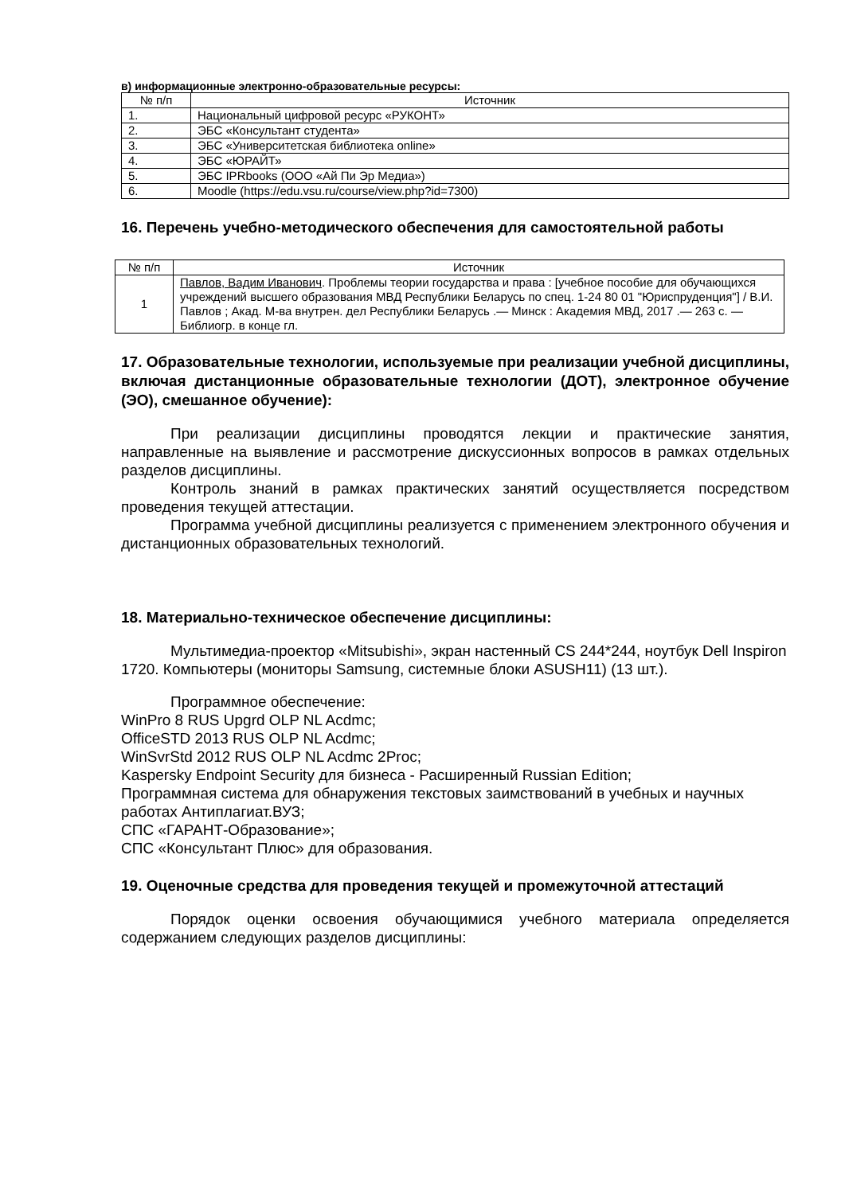в) информационные электронно-образовательные ресурсы:
| № п/п | Источник |
| --- | --- |
| 1. | Национальный цифровой ресурс «РУКОНТ» |
| 2. | ЭБС «Консультант студента» |
| 3. | ЭБС «Университетская библиотека online» |
| 4. | ЭБС «ЮРАЙТ» |
| 5. | ЭБС IPRbooks (ООО «Ай Пи Эр Медиа») |
| 6. | Moodle (https://edu.vsu.ru/course/view.php?id=7300) |
16. Перечень учебно-методического обеспечения для самостоятельной работы
| № п/п | Источник |
| --- | --- |
| 1 | Павлов, Вадим Иванович . Проблемы теории государства и права : [учебное пособие для обучающихся учреждений высшего образования МВД Республики Беларусь по спец. 1-24 80 01 "Юриспруденция"] / В.И. Павлов ; Акад. М-ва внутрен. дел Республики Беларусь .— Минск : Академия МВД, 2017 .— 263 с. — Библиогр. в конце гл. |
17. Образовательные технологии, используемые при реализации учебной дисциплины, включая дистанционные образовательные технологии (ДОТ), электронное обучение (ЭО), смешанное обучение):
При реализации дисциплины проводятся лекции и практические занятия, направленные на выявление и рассмотрение дискуссионных вопросов в рамках отдельных разделов дисциплины.
Контроль знаний в рамках практических занятий осуществляется посредством проведения текущей аттестации.
Программа учебной дисциплины реализуется с применением электронного обучения и дистанционных образовательных технологий.
18. Материально-техническое обеспечение дисциплины:
Мультимедиа-проектор «Mitsubishi», экран настенный CS 244*244, ноутбук Dell Inspiron 1720. Компьютеры (мониторы Samsung, системные блоки ASUSH11) (13 шт.).
Программное обеспечение:
WinPro 8 RUS Upgrd OLP NL Acdmc;
OfficeSTD 2013 RUS OLP NL Acdmc;
WinSvrStd 2012 RUS OLP NL Acdmc 2Proc;
Kaspersky Endpoint Security для бизнеса - Расширенный Russian Edition;
Программная система для обнаружения текстовых заимствований в учебных и научных работах Антиплагиат.ВУЗ;
СПС «ГАРАНТ-Образование»;
СПС «Консультант Плюс» для образования.
19. Оценочные средства для проведения текущей и промежуточной аттестаций
Порядок оценки освоения обучающимися учебного материала определяется содержанием следующих разделов дисциплины: